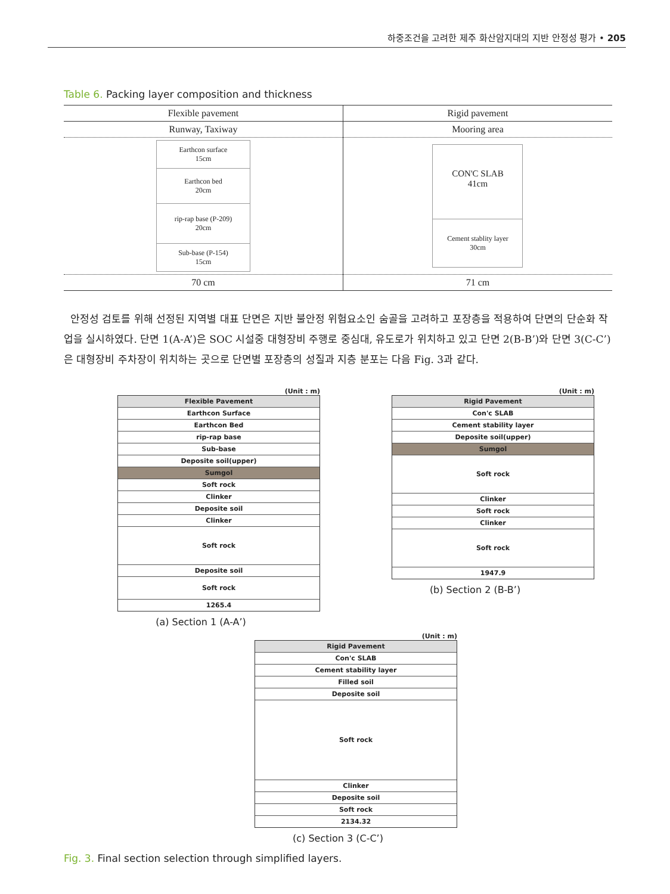하중조건을 고려한 제주 화산암지대의 지반 안정성 평가 • 205
Table 6. Packing layer composition and thickness
| Flexible pavement | Rigid pavement |
| Runway, Taxiway | Mooring area |
| Earthcon surface 15cm Earthcon bed 20cm rip-rap base (P-209) 20cm Sub-base (P-154) 15cm | CON'C SLAB 41cm Cement stablity layer 30cm |
| 70 cm | 71 cm |
안정성 검토를 위해 선정된 지역별 대표 단면은 지반 불안정 위험요소인 숨골을 고려하고 포장층을 적용하여 단면의 단순화 작업을 실시하였다. 단면 1(A-A’)은 SOC 시설중 대형장비 주행로 중심대, 유도로가 위치하고 있고 단면 2(B-B’)와 단면 3(C-C’)은 대형장비 주차장이 위치하는 곳으로 단면별 포장층의 성질과 지층 분포는 다음 Fig. 3과 같다.
(Unit : m)
Flexible Pavement
Earthcon Surface
Earthcon Bed
rip-rap base
Sub-base
Deposite soil(upper)
Sumgol
Soft rock
Clinker
Deposite soil
Clinker
Soft rock
Deposite soil
Soft rock
1265.4
(a) Section 1 (A-A’)
(Unit : m)
Rigid Pavement
Con'c SLAB
Cement stability layer
Deposite soil(upper)
Sumgol
Soft rock
Clinker
Soft rock
Clinker
Soft rock
1947.9
(b) Section 2 (B-B’)
(Unit : m)
Rigid Pavement
Con'c SLAB
Cement stability layer
Filled soil
Deposite soil
Soft rock
Clinker
Deposite soil
Soft rock
2134.32
(c) Section 3 (C-C’)
Fig. 3. Final section selection through simplified layers.